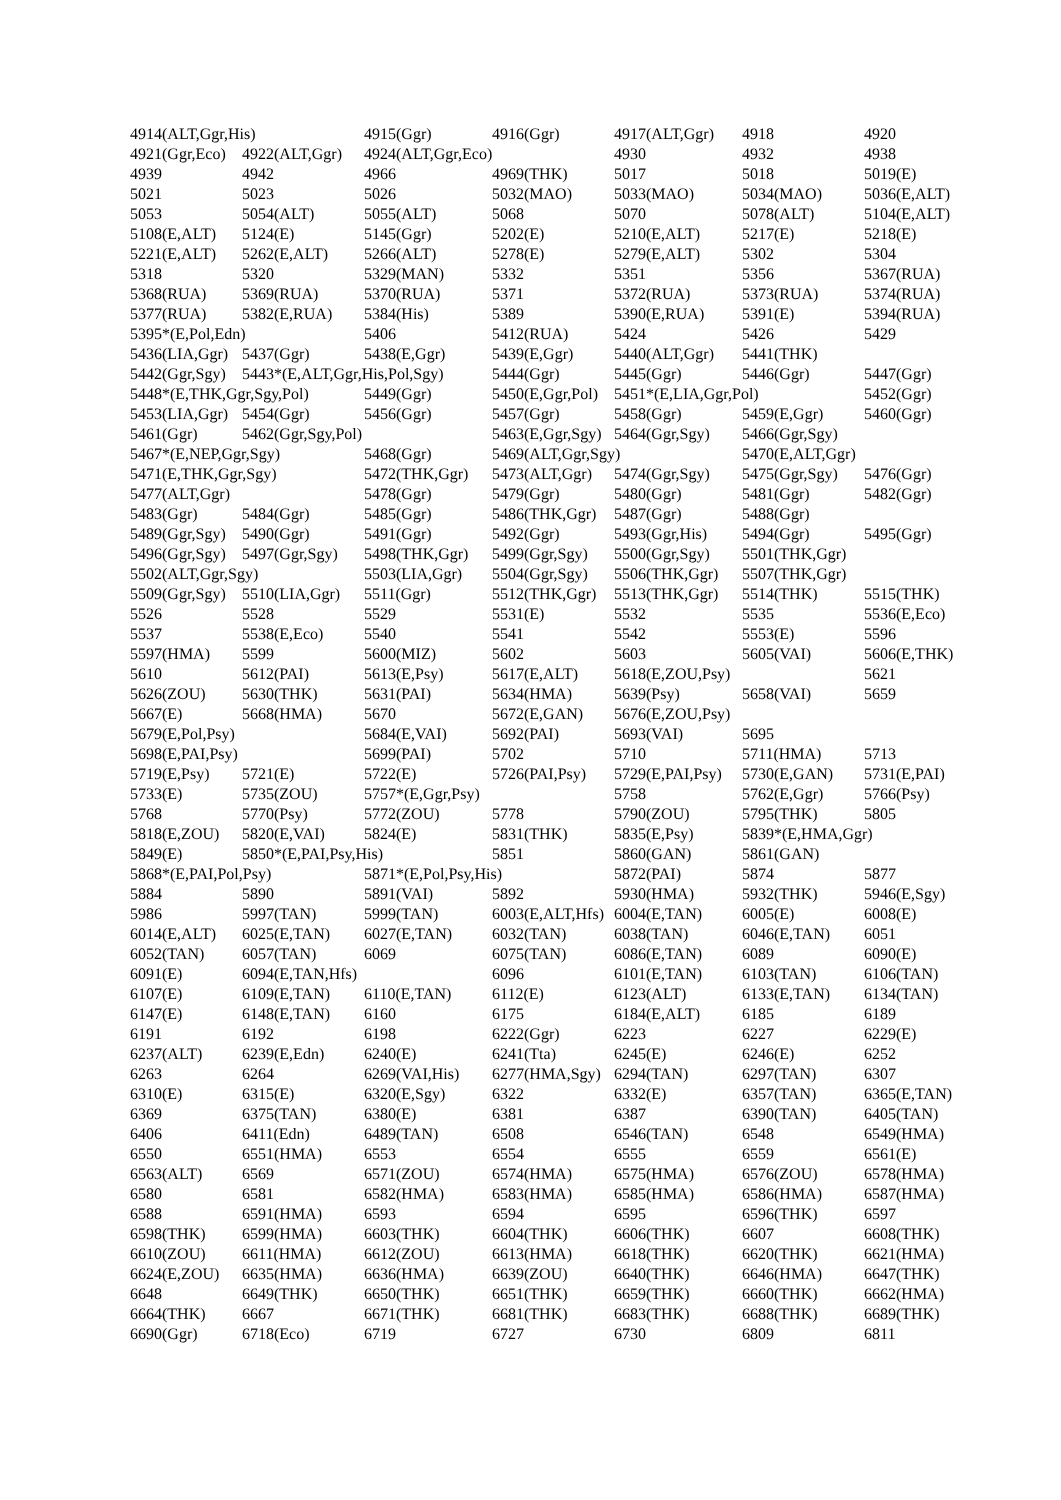| 4914(ALT,Ggr,His) | | 4915(Ggr) | 4916(Ggr) | 4917(ALT,Ggr) | 4918 | 4920 |
| 4921(Ggr,Eco) | 4922(ALT,Ggr) | 4924(ALT,Ggr,Eco) | | 4930 | 4932 | 4938 |
| 4939 | 4942 | 4966 | 4969(THK) | 5017 | 5018 | 5019(E) |
| 5021 | 5023 | 5026 | 5032(MAO) | 5033(MAO) | 5034(MAO) | 5036(E,ALT) |
| 5053 | 5054(ALT) | 5055(ALT) | 5068 | 5070 | 5078(ALT) | 5104(E,ALT) |
| 5108(E,ALT) | 5124(E) | 5145(Ggr) | 5202(E) | 5210(E,ALT) | 5217(E) | 5218(E) |
| 5221(E,ALT) | 5262(E,ALT) | 5266(ALT) | 5278(E) | 5279(E,ALT) | 5302 | 5304 |
| 5318 | 5320 | 5329(MAN) | 5332 | 5351 | 5356 | 5367(RUA) |
| 5368(RUA) | 5369(RUA) | 5370(RUA) | 5371 | 5372(RUA) | 5373(RUA) | 5374(RUA) |
| 5377(RUA) | 5382(E,RUA) | 5384(His) | 5389 | 5390(E,RUA) | 5391(E) | 5394(RUA) |
| 5395*(E,Pol,Edn) | | 5406 | 5412(RUA) | 5424 | 5426 | 5429 |
| 5436(LIA,Ggr) | 5437(Ggr) | 5438(E,Ggr) | 5439(E,Ggr) | 5440(ALT,Ggr) | 5441(THK) | |
| 5442(Ggr,Sgy) | 5443*(E,ALT,Ggr,His,Pol,Sgy) | | 5444(Ggr) | 5445(Ggr) | 5446(Ggr) | 5447(Ggr) |
| 5448*(E,THK,Ggr,Sgy,Pol) | | 5449(Ggr) | 5450(E,Ggr,Pol) | 5451*(E,LIA,Ggr,Pol) | | 5452(Ggr) |
| 5453(LIA,Ggr) | 5454(Ggr) | 5456(Ggr) | 5457(Ggr) | 5458(Ggr) | 5459(E,Ggr) | 5460(Ggr) |
| 5461(Ggr) | 5462(Ggr,Sgy,Pol) | | 5463(E,Ggr,Sgy) | 5464(Ggr,Sgy) | 5466(Ggr,Sgy) | |
| 5467*(E,NEP,Ggr,Sgy) | | 5468(Ggr) | 5469(ALT,Ggr,Sgy) | | 5470(E,ALT,Ggr) | |
| 5471(E,THK,Ggr,Sgy) | | 5472(THK,Ggr) | 5473(ALT,Ggr) | 5474(Ggr,Sgy) | 5475(Ggr,Sgy) | 5476(Ggr) |
| 5477(ALT,Ggr) | | 5478(Ggr) | 5479(Ggr) | 5480(Ggr) | 5481(Ggr) | 5482(Ggr) |
| 5483(Ggr) | 5484(Ggr) | 5485(Ggr) | 5486(THK,Ggr) | 5487(Ggr) | 5488(Ggr) | |
| 5489(Ggr,Sgy) | 5490(Ggr) | 5491(Ggr) | 5492(Ggr) | 5493(Ggr,His) | 5494(Ggr) | 5495(Ggr) |
| 5496(Ggr,Sgy) | 5497(Ggr,Sgy) | 5498(THK,Ggr) | 5499(Ggr,Sgy) | 5500(Ggr,Sgy) | 5501(THK,Ggr) | |
| 5502(ALT,Ggr,Sgy) | | 5503(LIA,Ggr) | 5504(Ggr,Sgy) | 5506(THK,Ggr) | 5507(THK,Ggr) | |
| 5509(Ggr,Sgy) | 5510(LIA,Ggr) | 5511(Ggr) | 5512(THK,Ggr) | 5513(THK,Ggr) | 5514(THK) | 5515(THK) |
| 5526 | 5528 | 5529 | 5531(E) | 5532 | 5535 | 5536(E,Eco) |
| 5537 | 5538(E,Eco) | 5540 | 5541 | 5542 | 5553(E) | 5596 |
| 5597(HMA) | 5599 | 5600(MIZ) | 5602 | 5603 | 5605(VAI) | 5606(E,THK) |
| 5610 | 5612(PAI) | 5613(E,Psy) | 5617(E,ALT) | 5618(E,ZOU,Psy) | | 5621 |
| 5626(ZOU) | 5630(THK) | 5631(PAI) | 5634(HMA) | 5639(Psy) | 5658(VAI) | 5659 |
| 5667(E) | 5668(HMA) | 5670 | 5672(E,GAN) | 5676(E,ZOU,Psy) | | |
| 5679(E,Pol,Psy) | | 5684(E,VAI) | 5692(PAI) | 5693(VAI) | 5695 | |
| 5698(E,PAI,Psy) | | 5699(PAI) | 5702 | 5710 | 5711(HMA) | 5713 |
| 5719(E,Psy) | 5721(E) | 5722(E) | 5726(PAI,Psy) | 5729(E,PAI,Psy) | 5730(E,GAN) | 5731(E,PAI) |
| 5733(E) | 5735(ZOU) | 5757*(E,Ggr,Psy) | | 5758 | 5762(E,Ggr) | 5766(Psy) |
| 5768 | 5770(Psy) | 5772(ZOU) | 5778 | 5790(ZOU) | 5795(THK) | 5805 |
| 5818(E,ZOU) | 5820(E,VAI) | 5824(E) | 5831(THK) | 5835(E,Psy) | 5839*(E,HMA,Ggr) | |
| 5849(E) | 5850*(E,PAI,Psy,His) | | 5851 | 5860(GAN) | 5861(GAN) | |
| 5868*(E,PAI,Pol,Psy) | | 5871*(E,Pol,Psy,His) | | 5872(PAI) | 5874 | 5877 |
| 5884 | 5890 | 5891(VAI) | 5892 | 5930(HMA) | 5932(THK) | 5946(E,Sgy) |
| 5986 | 5997(TAN) | 5999(TAN) | 6003(E,ALT,Hfs) | 6004(E,TAN) | 6005(E) | 6008(E) |
| 6014(E,ALT) | 6025(E,TAN) | 6027(E,TAN) | 6032(TAN) | 6038(TAN) | 6046(E,TAN) | 6051 |
| 6052(TAN) | 6057(TAN) | 6069 | 6075(TAN) | 6086(E,TAN) | 6089 | 6090(E) |
| 6091(E) | 6094(E,TAN,Hfs) | | 6096 | 6101(E,TAN) | 6103(TAN) | 6106(TAN) |
| 6107(E) | 6109(E,TAN) | 6110(E,TAN) | 6112(E) | 6123(ALT) | 6133(E,TAN) | 6134(TAN) |
| 6147(E) | 6148(E,TAN) | 6160 | 6175 | 6184(E,ALT) | 6185 | 6189 |
| 6191 | 6192 | 6198 | 6222(Ggr) | 6223 | 6227 | 6229(E) |
| 6237(ALT) | 6239(E,Edn) | 6240(E) | 6241(Tta) | 6245(E) | 6246(E) | 6252 |
| 6263 | 6264 | 6269(VAI,His) | 6277(HMA,Sgy) | 6294(TAN) | 6297(TAN) | 6307 |
| 6310(E) | 6315(E) | 6320(E,Sgy) | 6322 | 6332(E) | 6357(TAN) | 6365(E,TAN) |
| 6369 | 6375(TAN) | 6380(E) | 6381 | 6387 | 6390(TAN) | 6405(TAN) |
| 6406 | 6411(Edn) | 6489(TAN) | 6508 | 6546(TAN) | 6548 | 6549(HMA) |
| 6550 | 6551(HMA) | 6553 | 6554 | 6555 | 6559 | 6561(E) |
| 6563(ALT) | 6569 | 6571(ZOU) | 6574(HMA) | 6575(HMA) | 6576(ZOU) | 6578(HMA) |
| 6580 | 6581 | 6582(HMA) | 6583(HMA) | 6585(HMA) | 6586(HMA) | 6587(HMA) |
| 6588 | 6591(HMA) | 6593 | 6594 | 6595 | 6596(THK) | 6597 |
| 6598(THK) | 6599(HMA) | 6603(THK) | 6604(THK) | 6606(THK) | 6607 | 6608(THK) |
| 6610(ZOU) | 6611(HMA) | 6612(ZOU) | 6613(HMA) | 6618(THK) | 6620(THK) | 6621(HMA) |
| 6624(E,ZOU) | 6635(HMA) | 6636(HMA) | 6639(ZOU) | 6640(THK) | 6646(HMA) | 6647(THK) |
| 6648 | 6649(THK) | 6650(THK) | 6651(THK) | 6659(THK) | 6660(THK) | 6662(HMA) |
| 6664(THK) | 6667 | 6671(THK) | 6681(THK) | 6683(THK) | 6688(THK) | 6689(THK) |
| 6690(Ggr) | 6718(Eco) | 6719 | 6727 | 6730 | 6809 | 6811 |